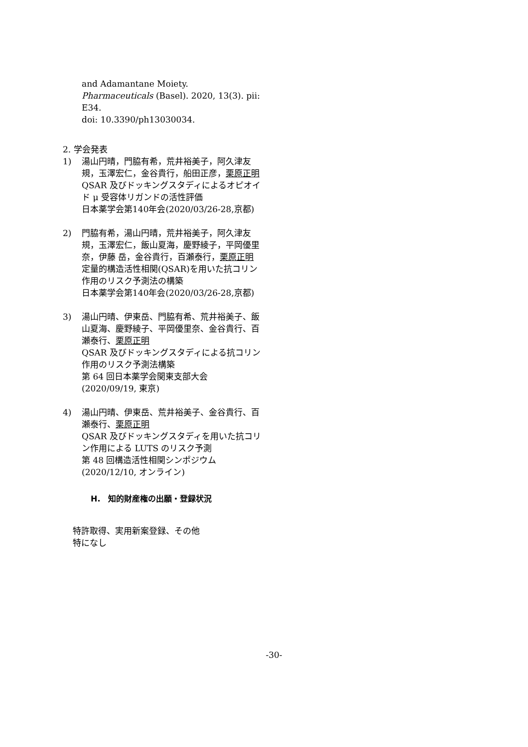and Adamantane Moiety.
Pharmaceuticals (Basel). 2020, 13(3). pii: E34.
doi: 10.3390/ph13030034.
2. 学会発表
1) 湯山円晴，門脇有希，荒井裕美子，阿久津友規，玉澤宏仁，金谷貴行，船田正彦，栗原正明
QSAR 及びドッキングスタディによるオピオイド μ 受容体リガンドの活性評価
日本薬学会第140年会(2020/03/26-28,京都)
2) 門脇有希，湯山円晴，荒井裕美子，阿久津友規，玉澤宏仁，飯山夏海，慶野綾子，平岡優里奈，伊藤 岳，金谷貴行，百瀬泰行，栗原正明
定量的構造活性相関(QSAR)を用いた抗コリン作用のリスク予測法の構築
日本薬学会第140年会(2020/03/26-28,京都)
3) 湯山円晴、伊東岳、門脇有希、荒井裕美子、飯山夏海、慶野綾子、平岡優里奈、金谷貴行、百瀬泰行、栗原正明
QSAR 及びドッキングスタディによる抗コリン作用のリスク予測法構築
第 64 回日本薬学会関東支部大会(2020/09/19, 東京)
4) 湯山円晴、伊東岳、荒井裕美子、金谷貴行、百瀬泰行、栗原正明
QSAR 及びドッキングスタディを用いた抗コリン作用による LUTS のリスク予測
第 48 回構造活性相関シンポジウム(2020/12/10, オンライン)
H.　知的財産権の出願・登録状況
特許取得、実用新案登録、その他
特になし
-30-